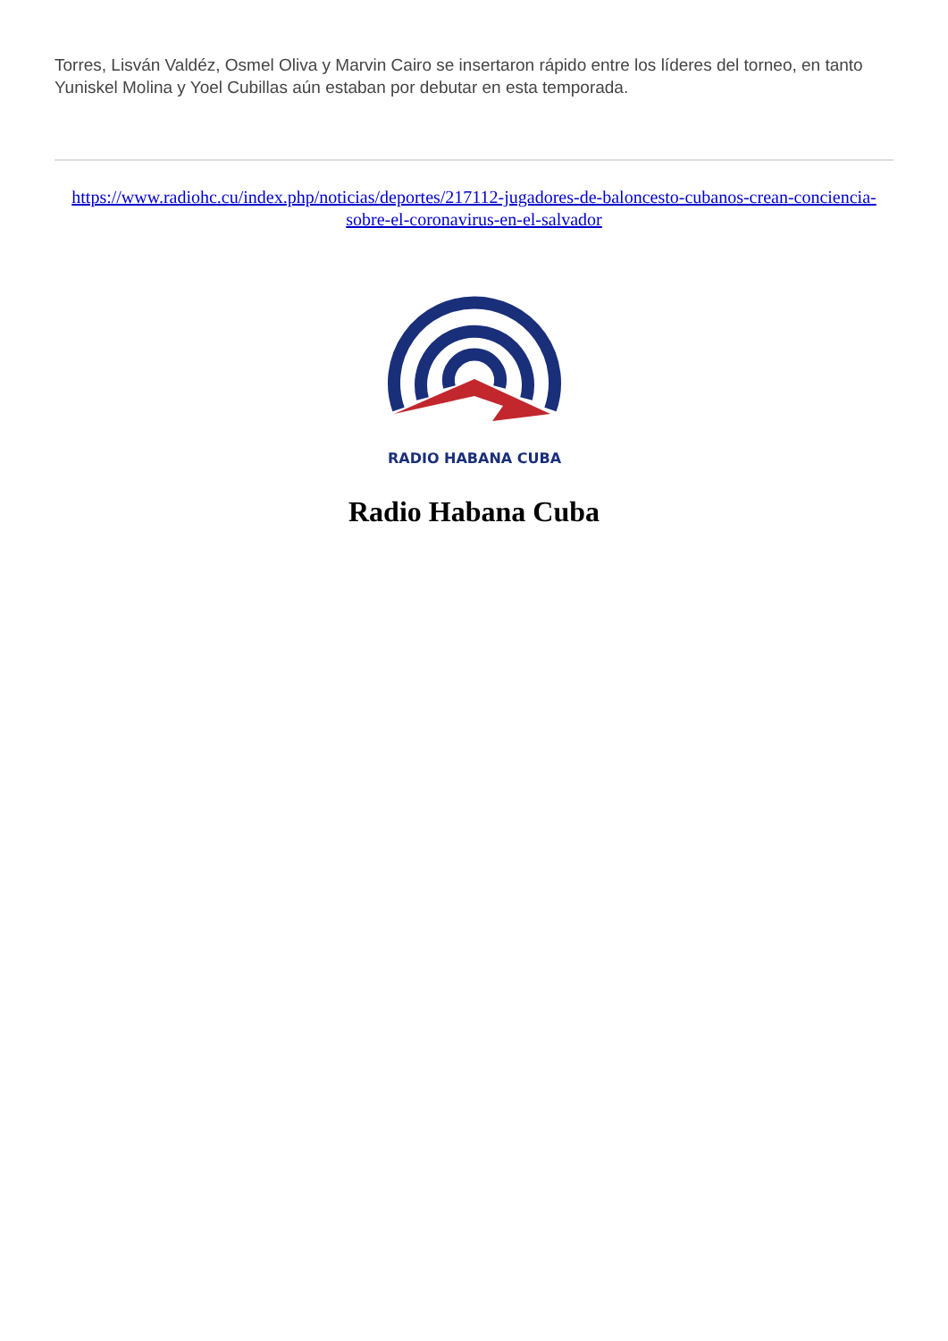Torres, Lisván Valdéz, Osmel Oliva y Marvin Cairo se insertaron rápido entre los líderes del torneo, en tanto Yuniskel Molina y Yoel Cubillas aún estaban por debutar en esta temporada.
https://www.radiohc.cu/index.php/noticias/deportes/217112-jugadores-de-baloncesto-cubanos-crean-conciencia-sobre-el-coronavirus-en-el-salvador
RADIO HABANA CUBA
Radio Habana Cuba